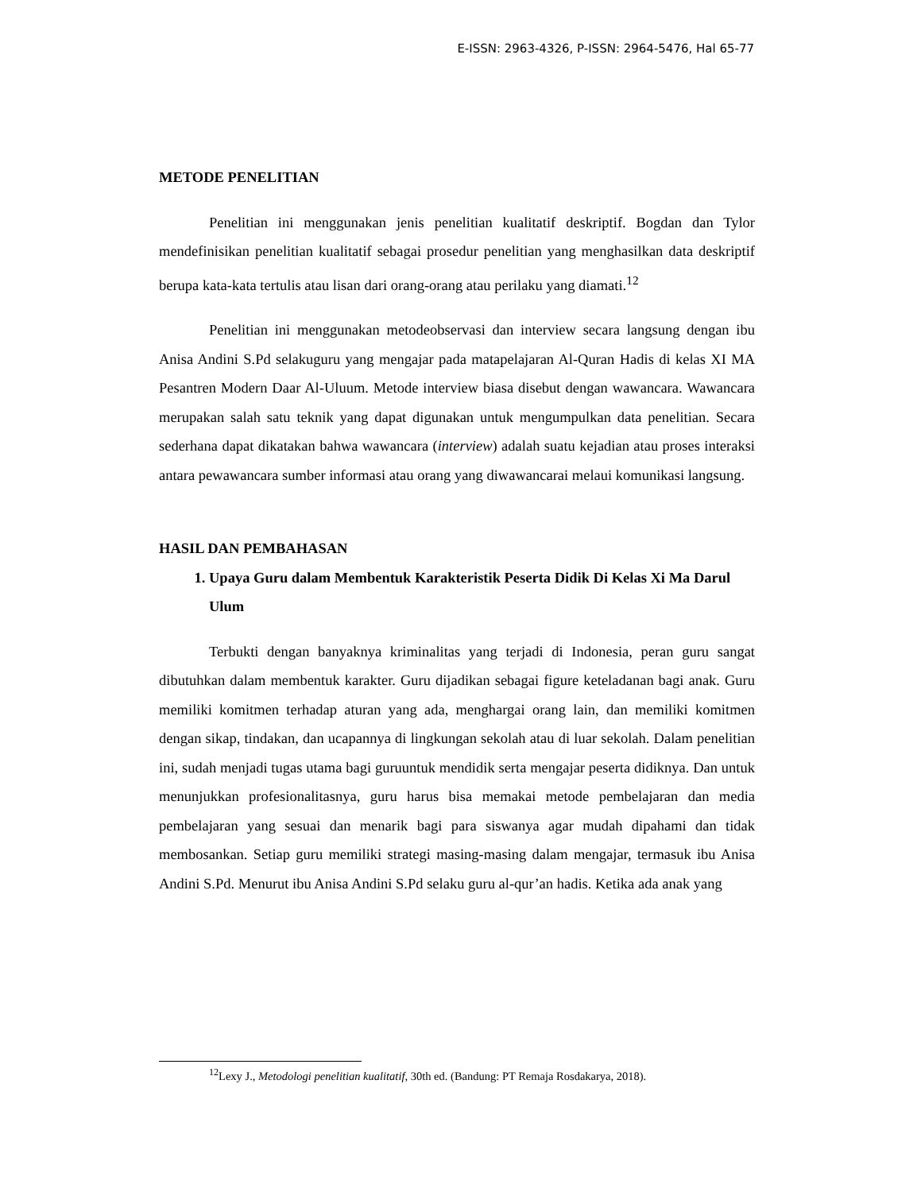E-ISSN: 2963-4326, P-ISSN: 2964-5476, Hal 65-77
METODE PENELITIAN
Penelitian ini menggunakan jenis penelitian kualitatif deskriptif. Bogdan dan Tylor mendefinisikan penelitian kualitatif sebagai prosedur penelitian yang menghasilkan data deskriptif berupa kata-kata tertulis atau lisan dari orang-orang atau perilaku yang diamati.<sup>12</sup>
Penelitian ini menggunakan metodeobservasi dan interview secara langsung dengan ibu Anisa Andini S.Pd selakuguru yang mengajar pada matapelajaran Al-Quran Hadis di kelas XI MA Pesantren Modern Daar Al-Uluum. Metode interview biasa disebut dengan wawancara. Wawancara merupakan salah satu teknik yang dapat digunakan untuk mengumpulkan data penelitian. Secara sederhana dapat dikatakan bahwa wawancara (interview) adalah suatu kejadian atau proses interaksi antara pewawancara sumber informasi atau orang yang diwawancarai melaui komunikasi langsung.
HASIL DAN PEMBAHASAN
1. Upaya Guru dalam Membentuk Karakteristik Peserta Didik Di Kelas Xi Ma Darul Ulum
Terbukti dengan banyaknya kriminalitas yang terjadi di Indonesia, peran guru sangat dibutuhkan dalam membentuk karakter. Guru dijadikan sebagai figure keteladanan bagi anak. Guru memiliki komitmen terhadap aturan yang ada, menghargai orang lain, dan memiliki komitmen dengan sikap, tindakan, dan ucapannya di lingkungan sekolah atau di luar sekolah. Dalam penelitian ini, sudah menjadi tugas utama bagi guruuntuk mendidik serta mengajar peserta didiknya. Dan untuk menunjukkan profesionalitasnya, guru harus bisa memakai metode pembelajaran dan media pembelajaran yang sesuai dan menarik bagi para siswanya agar mudah dipahami dan tidak membosankan. Setiap guru memiliki strategi masing-masing dalam mengajar, termasuk ibu Anisa Andini S.Pd. Menurut ibu Anisa Andini S.Pd selaku guru al-qur’an hadis. Ketika ada anak yang
<sup>12</sup> Lexy J., Metodologi penelitian kualitatif, 30th ed. (Bandung: PT Remaja Rosdakarya, 2018).